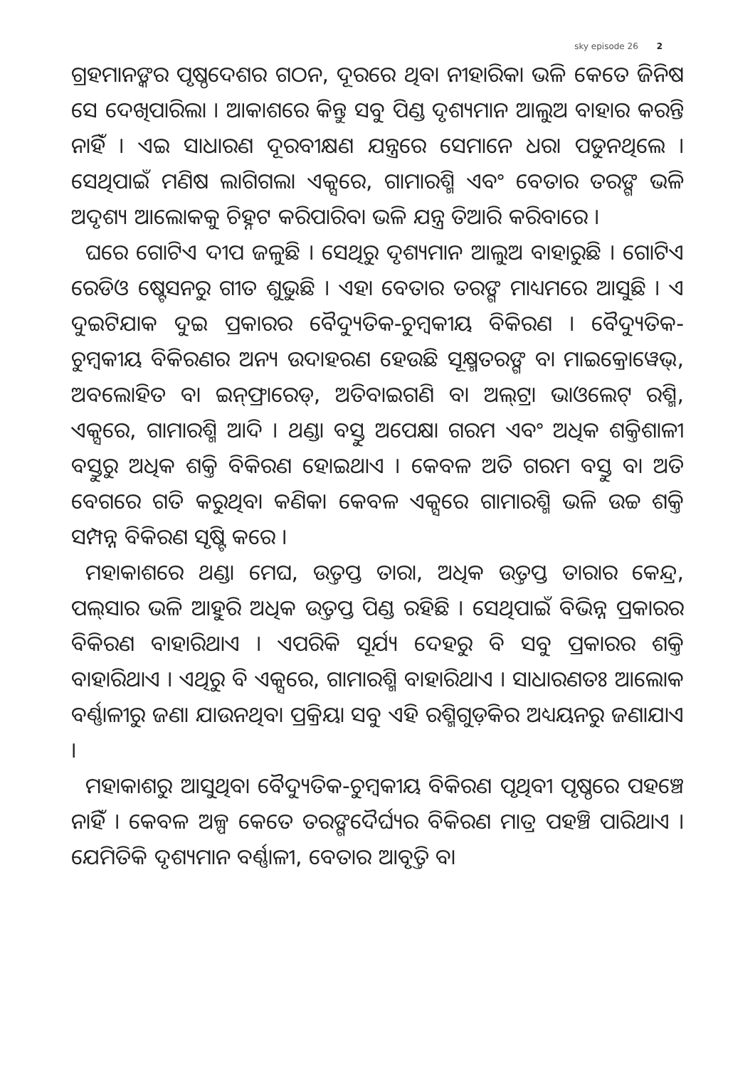sky episode 26 2
ଗ୍ରହମାନଙ୍କର ପୃଷ୍ଠଦେଶର ଗଠନ, ଦୂରରେ ଥିବା ନୀହାରିକା ଭଳି କେତେ ଜିନିଷ ସେ ଦେଖିପାରିଲା । ଆକାଶରେ କିନ୍ତୁ ସବୁ ପିଣ୍ଡ ଦୃଶ୍ୟମାନ ଆଲୁଅ ବାହାର କରନ୍ତି ନାହିଁ । ଏଇ ସାଧାରଣ ଦୂରବୀକ୍ଷଣ ଯନ୍ତ୍ରରେ ସେମାନେ ଧରା ପଡୁନଥିଲେ । ସେଥିପାଇଁ ମଣିଷ ଲାଗିଗଲା ଏକ୍ସରେ, ଗାମାରଶ୍ମି ଏବଂ ବେତାର ତରଙ୍ଗ ଭଳି ଅଦୃଶ୍ୟ ଆଲୋକକୁ ଚିହ୍ନଟ କରିପାରିବା ଭଳି ଯନ୍ତ୍ର ତିଆରି କରିବାରେ ।
ଘରେ ଗୋଟିଏ ଦୀପ ଜଳୁଛି । ସେଥିରୁ ଦୃଶ୍ୟମାନ ଆଲୁଅ ବାହାରୁଛି । ଗୋଟିଏ ରେଡିଓ ଷ୍ଟେସନରୁ ଗୀତ ଶୁଭୁଛି । ଏହା ବେତାର ତରଙ୍ଗ ମାଧ୍ୟମରେ ଆସୁଛି । ଏ ଦୁଇଟିଯାକ ଦୁଇ ପ୍ରକାରର ବୈଦ୍ୟୁତିକ-ଚୁମ୍ବକୀୟ ବିକିରଣ । ବୈଦ୍ୟୁତିକ-ଚୁମ୍ବକୀୟ ବିକିରଣର ଅନ୍ୟ ଉଦାହରଣ ହେଉଛି ସୂକ୍ଷ୍ମତରଙ୍ଗ ବା ମାଇକ୍ରୋୱେଭ୍, ଅବଲୋହିତ ବା ଇନ୍‌ଫ୍ରାରେଡ୍, ଅତିବାଇଗଣି ବା ଅଲ୍‌ଟ୍ରା ଭାଓଲେଟ୍ ରଶ୍ମି, ଏକ୍ସରେ, ଗାମାରଶ୍ମି ଆଦି । ଥଣ୍ଡା ବସ୍ତୁ ଅପେକ୍ଷା ଗରମ ଏବଂ ଅଧିକ ଶକ୍ତିଶାଳୀ ବସ୍ତୁରୁ ଅଧିକ ଶକ୍ତି ବିକିରଣ ହୋଇଥାଏ । କେବଳ ଅତି ଗରମ ବସ୍ତୁ ବା ଅତି ବେଗରେ ଗତି କରୁଥିବା କଣିକା କେବଳ ଏକ୍ସରେ ଗାମାରଶ୍ମି ଭଳି ଉଚ୍ଚ ଶକ୍ତି ସମ୍ପନ୍ନ ବିକିରଣ ସୃଷ୍ଟି କରେ ।
ମହାକାଶରେ ଥଣ୍ଡା ମେଘ, ଉତ୍ତପ୍ତ ତାରା, ଅଧିକ ଉତ୍ତପ୍ତ ତାରାର କେନ୍ଦ୍ର, ପଲ୍‌ସାର ଭଳି ଆହୁରି ଅଧିକ ଉତ୍ତପ୍ତ ପିଣ୍ଡ ରହିଛି । ସେଥିପାଇଁ ବିଭିନ୍ନ ପ୍ରକାରର ବିକିରଣ ବାହାରିଥାଏ । ଏପରିକି ସୂର୍ଯ୍ୟ ଦେହରୁ ବି ସବୁ ପ୍ରକାରର ଶକ୍ତି ବାହାରିଥାଏ । ଏଥିରୁ ବି ଏକ୍ସରେ, ଗାମାରଶ୍ମି ବାହାରିଥାଏ । ସାଧାରଣତଃ ଆଲୋକ ବର୍ଣ୍ଣାଳୀରୁ ଜଣା ଯାଉନଥିବା ପ୍ରକ୍ରିୟା ସବୁ ଏହି ରଶ୍ମିଗୁଡ଼ିକର ଅଧ୍ୟୟନରୁ ଜଣାଯାଏ ।
ମହାକାଶରୁ ଆସୁଥିବା ବୈଦ୍ୟୁତିକ-ଚୁମ୍ବକୀୟ ବିକିରଣ ପୃଥିବୀ ପୃଷ୍ଠରେ ପହଞ୍ଚେ ନାହିଁ । କେବଳ ଅଳ୍ପ କେତେ ତରଙ୍ଗଦୈର୍ଘ୍ୟର ବିକିରଣ ମାତ୍ର ପହଞ୍ଚି ପାରିଥାଏ । ଯେମିତିକି ଦୃଶ୍ୟମାନ ବର୍ଣ୍ଣାଳୀ, ବେତାର ଆବୃତ୍ତି ବା